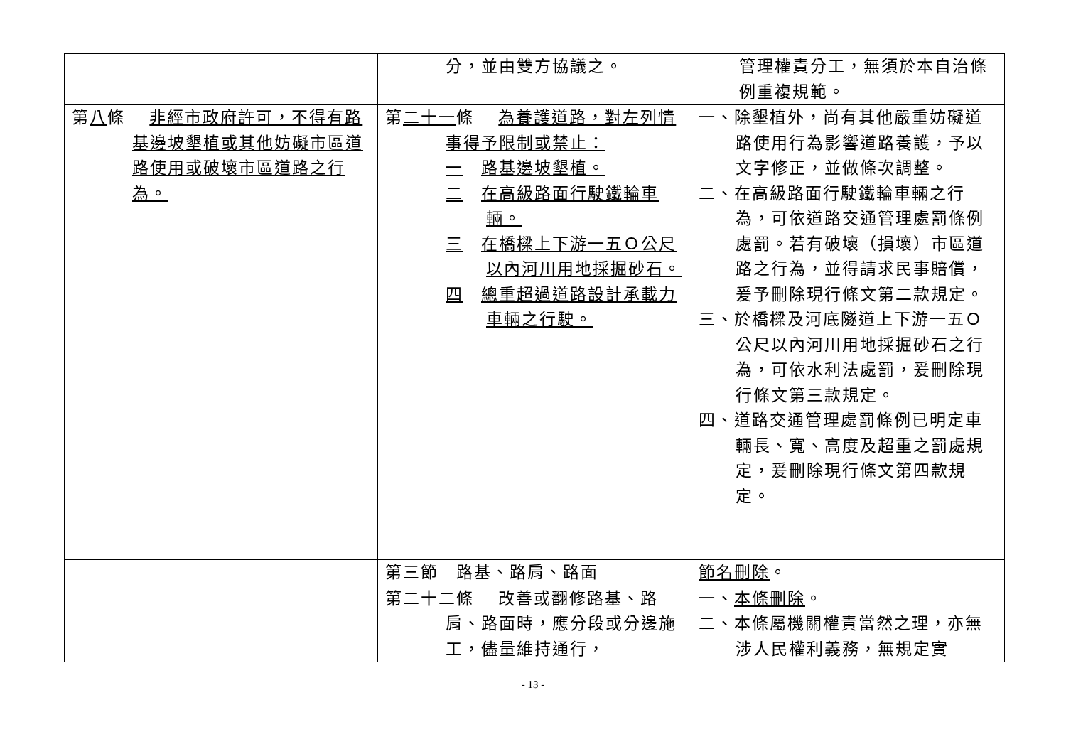| | 分，並由雙方協議之。 | 管理權責分工，無須於本自治條例重複規範。 |
| 第 八 條 非經市政府許可，不得有路基邊坡墾植或其他妨礙市區道路使用或破壞市區道路之行為。 | 第 二十一 條 為養護道路，對左列情事得予限制或禁止： 一 路基邊坡墾植。 二 在高級路面行駛鐵輪車輛。 三 在橋樑上下游一五Ｏ公尺以內河川用地採掘砂石。 四 總重超過道路設計承載力車輛之行駛。 | 一、除墾植外，尚有其他嚴重妨礙道路使用行為影響道路養護，予以文字修正，並做條次調整。 二、在高級路面行駛鐵輪車輛之行為，可依道路交通管理處罰條例處罰。若有破壞（損壞）市區道路之行為，並得請求民事賠償，爰予刪除現行條文第二款規定。 三、於橋樑及河底隧道上下游一五Ｏ公尺以內河川用地採掘砂石之行為，可依水利法處罰，爰刪除現行條文第三款規定。 四、道路交通管理處罰條例已明定車輛長、寬、高度及超重之罰處規定，爰刪除現行條文第四款規定。 |
| | 第三節 路基、路肩、路面 | 節名刪除 。 |
| | 第二十二條 改善或翻修路基、路肩、路面時，應分段或分邊施工，儘量維持通行， | 一、 本條刪除 。 二、本條屬機關權責當然之理，亦無涉人民權利義務，無規定實 |
- 13 -